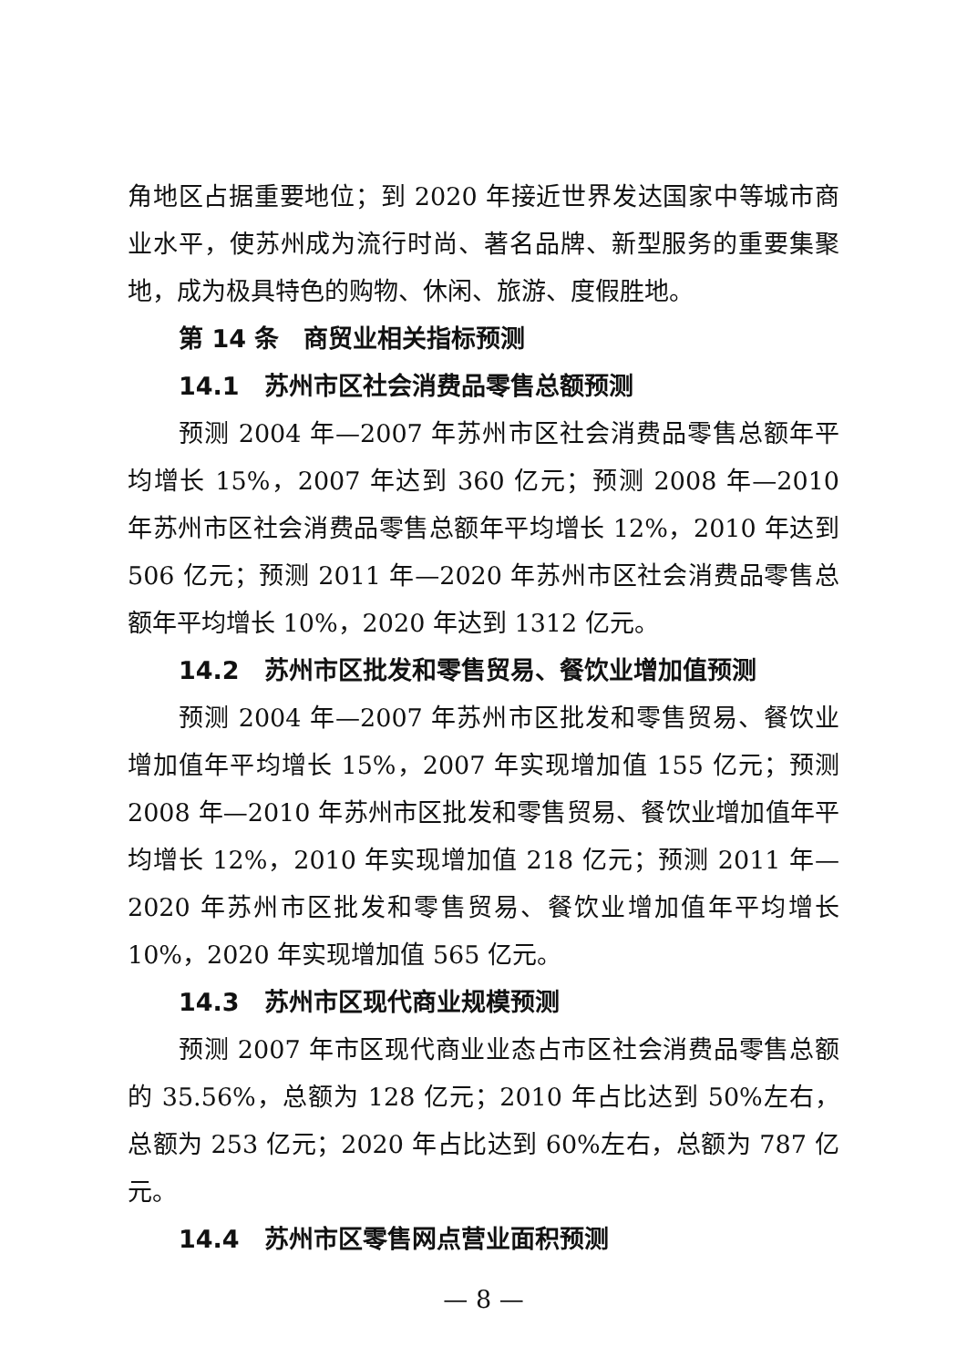角地区占据重要地位；到 2020 年接近世界发达国家中等城市商业水平，使苏州成为流行时尚、著名品牌、新型服务的重要集聚地，成为极具特色的购物、休闲、旅游、度假胜地。
第 14 条　商贸业相关指标预测
14.1　苏州市区社会消费品零售总额预测
预测 2004 年—2007 年苏州市区社会消费品零售总额年平均增长 15%，2007 年达到 360 亿元；预测 2008 年—2010 年苏州市区社会消费品零售总额年平均增长 12%，2010 年达到 506 亿元；预测 2011 年—2020 年苏州市区社会消费品零售总额年平均增长 10%，2020 年达到 1312 亿元。
14.2　苏州市区批发和零售贸易、餐饮业增加值预测
预测 2004 年—2007 年苏州市区批发和零售贸易、餐饮业增加值年平均增长 15%，2007 年实现增加值 155 亿元；预测 2008 年—2010 年苏州市区批发和零售贸易、餐饮业增加值年平均增长 12%，2010 年实现增加值 218 亿元；预测 2011 年—2020 年苏州市区批发和零售贸易、餐饮业增加值年平均增长 10%，2020 年实现增加值 565 亿元。
14.3　苏州市区现代商业规模预测
预测 2007 年市区现代商业业态占市区社会消费品零售总额的 35.56%，总额为 128 亿元；2010 年占比达到 50%左右，总额为 253 亿元；2020 年占比达到 60%左右，总额为 787 亿元。
14.4　苏州市区零售网点营业面积预测
— 8 —